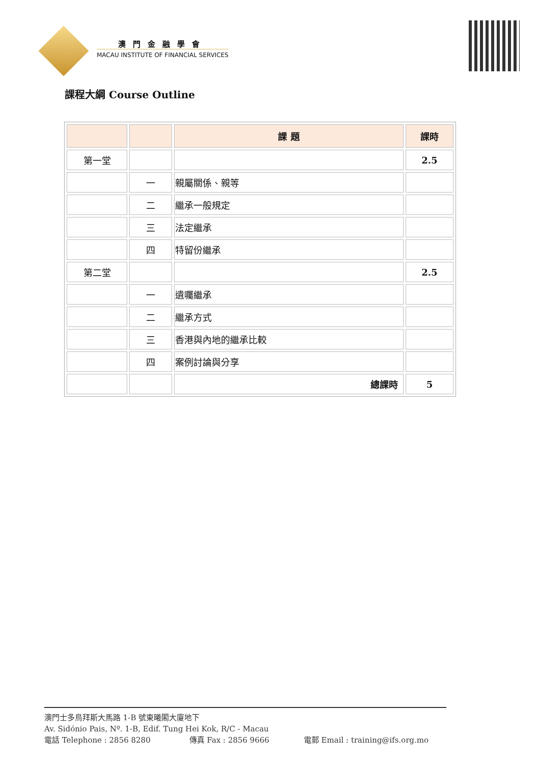澳門金融學會
MACAU INSTITUTE OF FINANCIAL SERVICES
課程大綱 Course Outline
| | | 課 題 | 課時 |
| --- | --- | --- | --- |
| 第一堂 | | | 2.5 |
| | 一 | 親屬關係、親等 | |
| | 二 | 繼承一般規定 | |
| | 三 | 法定繼承 | |
| | 四 | 特留份繼承 | |
| 第二堂 | | | 2.5 |
| | 一 | 遺囑繼承 | |
| | 二 | 繼承方式 | |
| | 三 | 香港與內地的繼承比較 | |
| | 四 | 案例討論與分享 | |
| | | 總課時 | 5 |
澳門士多鳥拜斯大馬路 1-B 號東曦閣大廈地下
Av. Sidónio Pais, Nº. 1-B, Edif. Tung Hei Kok, R/C - Macau
電話 Telephone : 2856 8280 傳真 Fax : 2856 9666 電郵 Email : training@ifs.org.mo